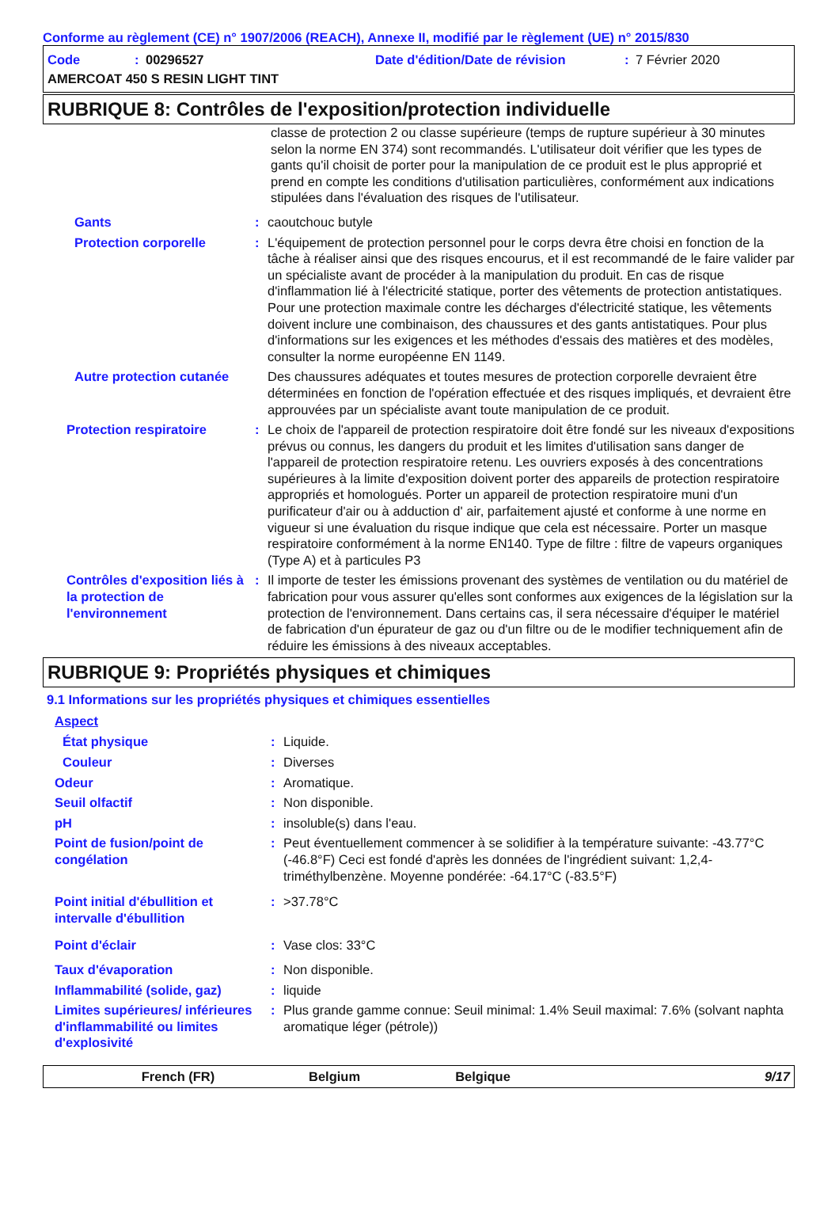Conforme au règlement (CE) n° 1907/2006 (REACH), Annexe II, modifié par le règlement (UE) n° 2015/830
Code: 00296527 Date d'édition/Date de révision: 7 Février 2020
AMERCOAT 450 S RESIN LIGHT TINT
RUBRIQUE 8: Contrôles de l'exposition/protection individuelle
classe de protection 2 ou classe supérieure (temps de rupture supérieur à 30 minutes selon la norme EN 374) sont recommandés. L'utilisateur doit vérifier que les types de gants qu'il choisit de porter pour la manipulation de ce produit est le plus approprié et prend en compte les conditions d'utilisation particulières, conformément aux indications stipulées dans l'évaluation des risques de l'utilisateur.
Gants: caoutchouc butyle
Protection corporelle: L'équipement de protection personnel pour le corps devra être choisi en fonction de la tâche à réaliser ainsi que des risques encourus, et il est recommandé de le faire valider par un spécialiste avant de procéder à la manipulation du produit. En cas de risque d'inflammation lié à l'électricité statique, porter des vêtements de protection antistatiques. Pour une protection maximale contre les décharges d'électricité statique, les vêtements doivent inclure une combinaison, des chaussures et des gants antistatiques. Pour plus d'informations sur les exigences et les méthodes d'essais des matières et des modèles, consulter la norme européenne EN 1149.
Autre protection cutanée Des chaussures adéquates et toutes mesures de protection corporelle devraient être déterminées en fonction de l'opération effectuée et des risques impliqués, et devraient être approuvées par un spécialiste avant toute manipulation de ce produit.
Protection respiratoire: Le choix de l'appareil de protection respiratoire doit être fondé sur les niveaux d'expositions prévus ou connus, les dangers du produit et les limites d'utilisation sans danger de l'appareil de protection respiratoire retenu. Les ouvriers exposés à des concentrations supérieures à la limite d'exposition doivent porter des appareils de protection respiratoire appropriés et homologués. Porter un appareil de protection respiratoire muni d'un purificateur d'air ou à adduction d' air, parfaitement ajusté et conforme à une norme en vigueur si une évaluation du risque indique que cela est nécessaire. Porter un masque respiratoire conformément à la norme EN140. Type de filtre : filtre de vapeurs organiques (Type A) et à particules P3
Contrôles d'exposition liés à la protection de l'environnement: Il importe de tester les émissions provenant des systèmes de ventilation ou du matériel de fabrication pour vous assurer qu'elles sont conformes aux exigences de la législation sur la protection de l'environnement. Dans certains cas, il sera nécessaire d'équiper le matériel de fabrication d'un épurateur de gaz ou d'un filtre ou de le modifier techniquement afin de réduire les émissions à des niveaux acceptables.
RUBRIQUE 9: Propriétés physiques et chimiques
9.1 Informations sur les propriétés physiques et chimiques essentielles
Aspect
État physique: Liquide.
Couleur: Diverses
Odeur: Aromatique.
Seuil olfactif: Non disponible.
pH: insoluble(s) dans l'eau.
Point de fusion/point de congélation: Peut éventuellement commencer à se solidifier à la température suivante: -43.77°C (-46.8°F) Ceci est fondé d'après les données de l'ingrédient suivant: 1,2,4-triméthylbenzène. Moyenne pondérée: -64.17°C (-83.5°F)
Point initial d'ébullition et intervalle d'ébullition: >37.78°C
Point d'éclair: Vase clos: 33°C
Taux d'évaporation: Non disponible.
Inflammabilité (solide, gaz): liquide
Limites supérieures/ inférieures d'inflammabilité ou limites d'explosivité: Plus grande gamme connue: Seuil minimal: 1.4% Seuil maximal: 7.6% (solvant naphta aromatique léger (pétrole))
French (FR) Belgium Belgique 9/17